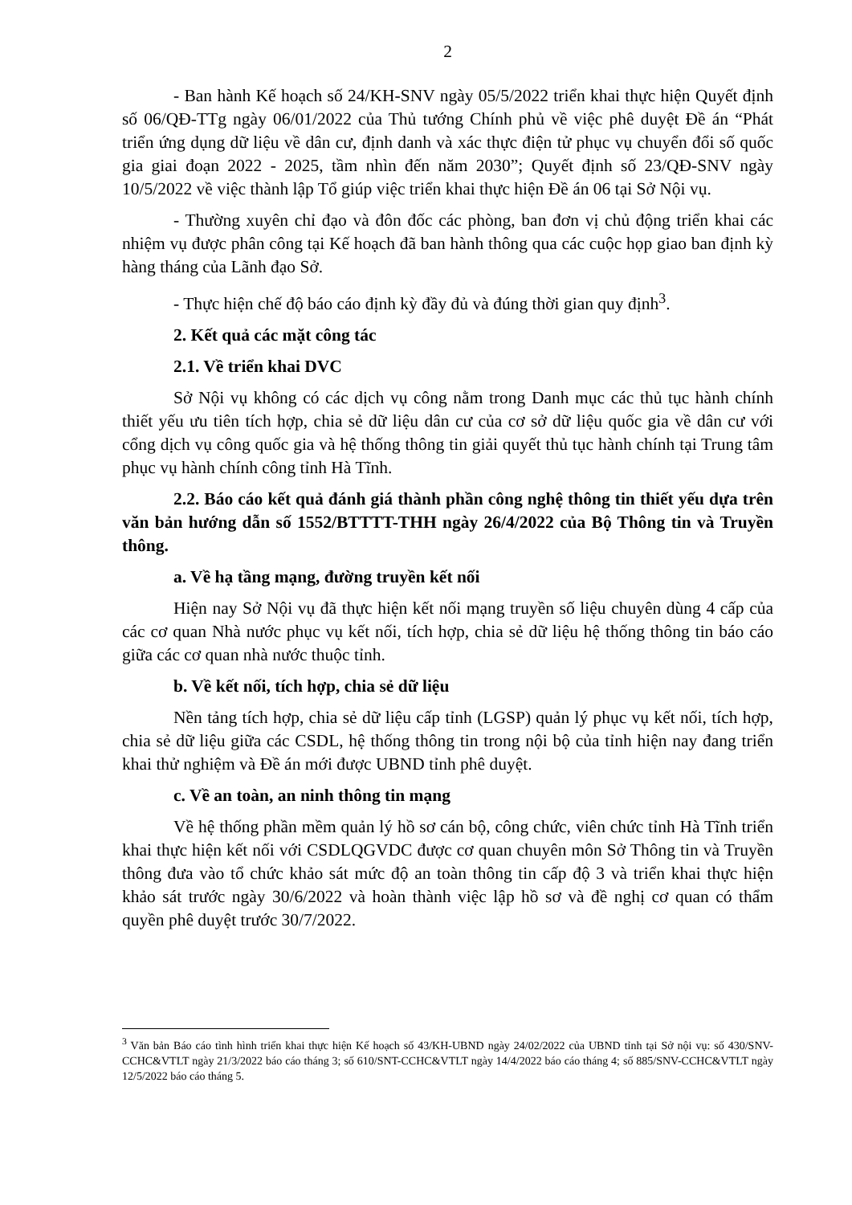2
- Ban hành Kế hoạch số 24/KH-SNV ngày 05/5/2022 triển khai thực hiện Quyết định số 06/QĐ-TTg ngày 06/01/2022 của Thủ tướng Chính phủ về việc phê duyệt Đề án “Phát triển ứng dụng dữ liệu về dân cư, định danh và xác thực điện tử phục vụ chuyển đổi số quốc gia giai đoạn 2022 - 2025, tầm nhìn đến năm 2030”; Quyết định số 23/QĐ-SNV ngày 10/5/2022 về việc thành lập Tổ giúp việc triển khai thực hiện Đề án 06 tại Sở Nội vụ.
- Thường xuyên chỉ đạo và đôn đốc các phòng, ban đơn vị chủ động triển khai các nhiệm vụ được phân công tại Kế hoạch đã ban hành thông qua các cuộc họp giao ban định kỳ hàng tháng của Lãnh đạo Sở.
- Thực hiện chế độ báo cáo định kỳ đầy đủ và đúng thời gian quy định<sup>3</sup>.
2. Kết quả các mặt công tác
2.1. Về triển khai DVC
Sở Nội vụ không có các dịch vụ công nằm trong Danh mục các thủ tục hành chính thiết yếu ưu tiên tích hợp, chia sẻ dữ liệu dân cư của cơ sở dữ liệu quốc gia về dân cư với cổng dịch vụ công quốc gia và hệ thống thông tin giải quyết thủ tục hành chính tại Trung tâm phục vụ hành chính công tỉnh Hà Tĩnh.
2.2. Báo cáo kết quả đánh giá thành phần công nghệ thông tin thiết yếu dựa trên văn bản hướng dẫn số 1552/BTTTT-THH ngày 26/4/2022 của Bộ Thông tin và Truyền thông.
a. Về hạ tầng mạng, đường truyền kết nối
Hiện nay Sở Nội vụ đã thực hiện kết nối mạng truyền số liệu chuyên dùng 4 cấp của các cơ quan Nhà nước phục vụ kết nối, tích hợp, chia sẻ dữ liệu hệ thống thông tin báo cáo giữa các cơ quan nhà nước thuộc tỉnh.
b. Về kết nối, tích hợp, chia sẻ dữ liệu
Nền tảng tích hợp, chia sẻ dữ liệu cấp tỉnh (LGSP) quản lý phục vụ kết nối, tích hợp, chia sẻ dữ liệu giữa các CSDL, hệ thống thông tin trong nội bộ của tỉnh hiện nay đang triển khai thử nghiệm và Đề án mới được UBND tỉnh phê duyệt.
c. Về an toàn, an ninh thông tin mạng
Về hệ thống phần mềm quản lý hồ sơ cán bộ, công chức, viên chức tỉnh Hà Tĩnh triển khai thực hiện kết nối với CSDLQGVDC được cơ quan chuyên môn Sở Thông tin và Truyền thông đưa vào tổ chức khảo sát mức độ an toàn thông tin cấp độ 3 và triển khai thực hiện khảo sát trước ngày 30/6/2022 và hoàn thành việc lập hồ sơ và đề nghị cơ quan có thẩm quyền phê duyệt trước 30/7/2022.
<sup>3</sup> Văn bản Báo cáo tình hình triển khai thực hiện Kế hoạch số 43/KH-UBND ngày 24/02/2022 của UBND tỉnh tại Sở nội vụ: số 430/SNV-CCHC&VTLT ngày 21/3/2022 báo cáo tháng 3; số 610/SNT-CCHC&VTLT ngày 14/4/2022 báo cáo tháng 4; số 885/SNV-CCHC&VTLT ngày 12/5/2022 báo cáo tháng 5.